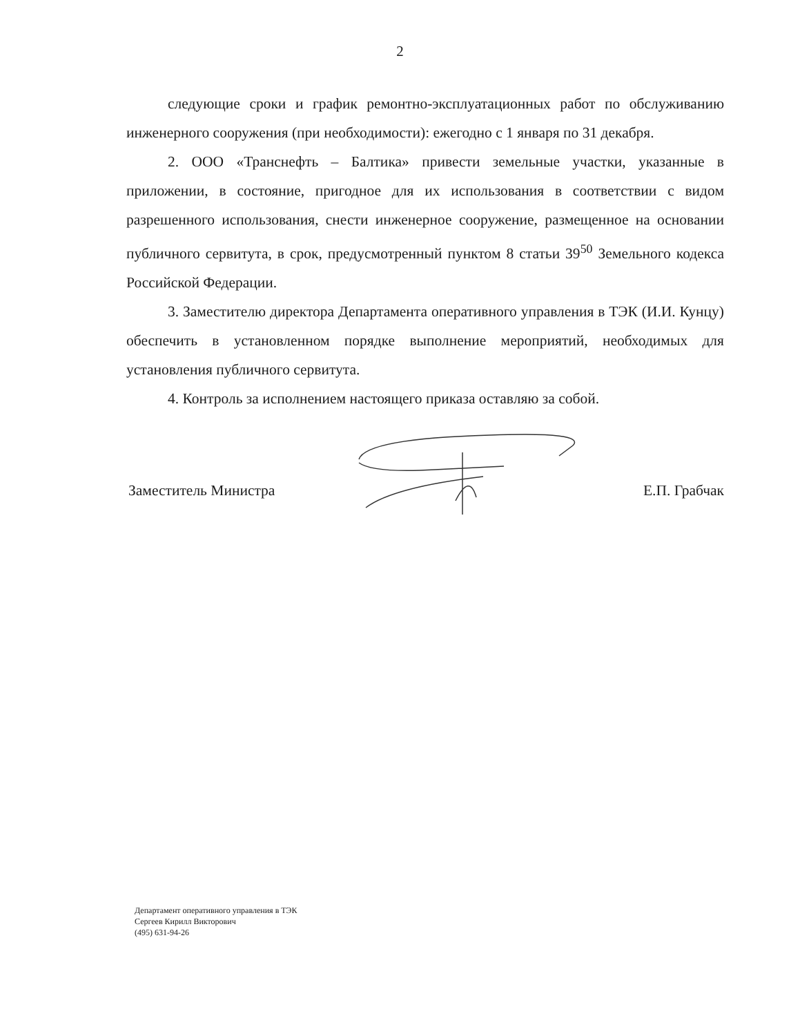2
следующие сроки и график ремонтно-эксплуатационных работ по обслуживанию инженерного сооружения (при необходимости): ежегодно с 1 января по 31 декабря.
2. ООО «Транснефть – Балтика» привести земельные участки, указанные в приложении, в состояние, пригодное для их использования в соответствии с видом разрешенного использования, снести инженерное сооружение, размещенное на основании публичного сервитута, в срок, предусмотренный пунктом 8 статьи 39<sup>50</sup> Земельного кодекса Российской Федерации.
3. Заместителю директора Департамента оперативного управления в ТЭК (И.И. Кунцу) обеспечить в установленном порядке выполнение мероприятий, необходимых для установления публичного сервитута.
4. Контроль за исполнением настоящего приказа оставляю за собой.
Заместитель Министра Е.П. Грабчак
Департамент оперативного управления в ТЭК
Сергеев Кирилл Викторович
(495) 631-94-26